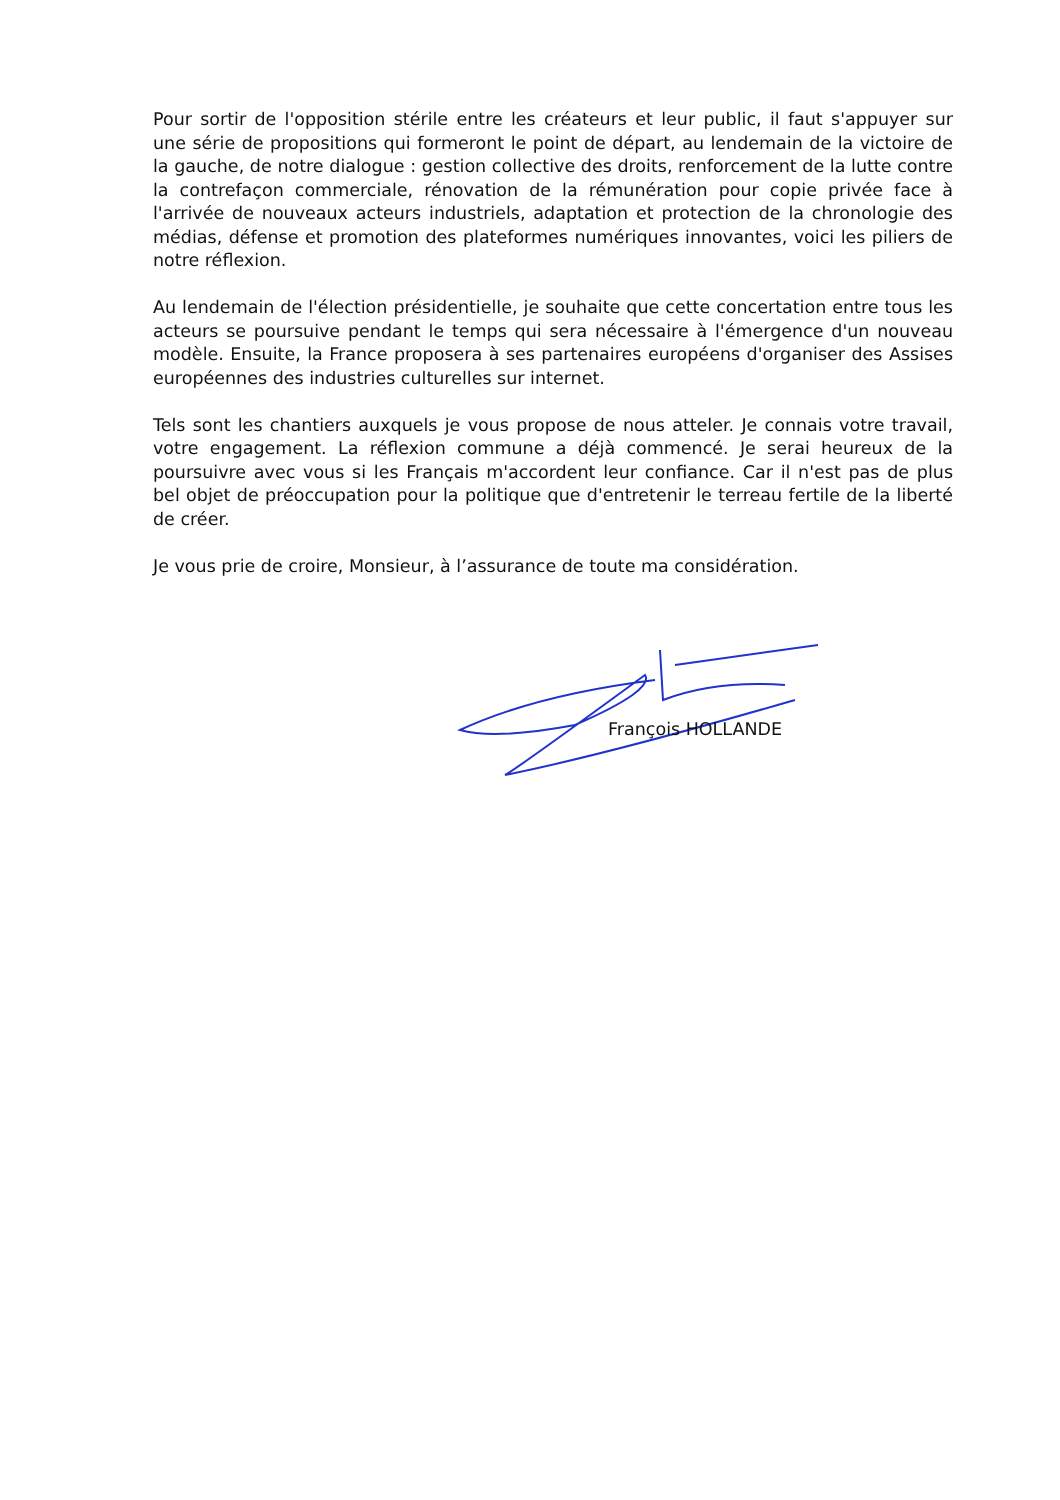Pour sortir de l'opposition stérile entre les créateurs et leur public, il faut s'appuyer sur une série de propositions qui formeront le point de départ, au lendemain de la victoire de la gauche, de notre dialogue : gestion collective des droits, renforcement de la lutte contre la contrefaçon commerciale, rénovation de la rémunération pour copie privée face à l'arrivée de nouveaux acteurs industriels, adaptation et protection de la chronologie des médias, défense et promotion des plateformes numériques innovantes, voici les piliers de notre réflexion.
Au lendemain de l'élection présidentielle, je souhaite que cette concertation entre tous les acteurs se poursuive pendant le temps qui sera nécessaire à l'émergence d'un nouveau modèle. Ensuite, la France proposera à ses partenaires européens d'organiser des Assises européennes des industries culturelles sur internet.
Tels sont les chantiers auxquels je vous propose de nous atteler. Je connais votre travail, votre engagement. La réflexion commune a déjà commencé. Je serai heureux de la poursuivre avec vous si les Français m'accordent leur confiance. Car il n'est pas de plus bel objet de préoccupation pour la politique que d'entretenir le terreau fertile de la liberté de créer.
Je vous prie de croire, Monsieur, à l’assurance de toute ma considération.
François HOLLANDE